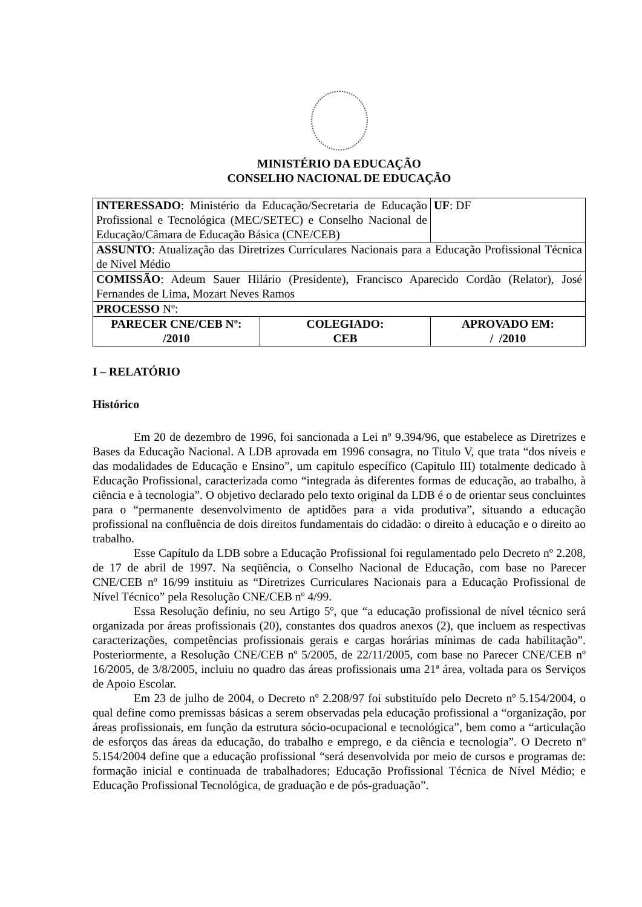MINISTÉRIO DA EDUCAÇÃO
CONSELHO NACIONAL DE EDUCAÇÃO
| INTERESSADO : Ministério da Educação/Secretaria de Educação Profissional e Tecnológica (MEC/SETEC) e Conselho Nacional de Educação/Câmara de Educação Básica (CNE/CEB) | | UF : DF |
| ASSUNTO : Atualização das Diretrizes Curriculares Nacionais para a Educação Profissional Técnica de Nível Médio | | |
| COMISSÃO : Adeum Sauer Hilário (Presidente), Francisco Aparecido Cordão (Relator), José Fernandes de Lima, Mozart Neves Ramos | | |
| PROCESSO Nº: | | |
| PARECER CNE/CEB Nº: /2010 | COLEGIADO: CEB | APROVADO EM: / /2010 |
I – RELATÓRIO
Histórico
Em 20 de dezembro de 1996, foi sancionada a Lei nº 9.394/96, que estabelece as Diretrizes e Bases da Educação Nacional. A LDB aprovada em 1996 consagra, no Titulo V, que trata “dos níveis e das modalidades de Educação e Ensino”, um capitulo específico (Capitulo III) totalmente dedicado à Educação Profissional, caracterizada como “integrada às diferentes formas de educação, ao trabalho, à ciência e à tecnologia”. O objetivo declarado pelo texto original da LDB é o de orientar seus concluintes para o “permanente desenvolvimento de aptidões para a vida produtiva”, situando a educação profissional na confluência de dois direitos fundamentais do cidadão: o direito à educação e o direito ao trabalho.
Esse Capítulo da LDB sobre a Educação Profissional foi regulamentado pelo Decreto nº 2.208, de 17 de abril de 1997. Na seqüência, o Conselho Nacional de Educação, com base no Parecer CNE/CEB nº 16/99 instituiu as “Diretrizes Curriculares Nacionais para a Educação Profissional de Nível Técnico” pela Resolução CNE/CEB nº 4/99.
Essa Resolução definiu, no seu Artigo 5º, que “a educação profissional de nível técnico será organizada por áreas profissionais (20), constantes dos quadros anexos (2), que incluem as respectivas caracterizações, competências profissionais gerais e cargas horárias mínimas de cada habilitação”. Posteriormente, a Resolução CNE/CEB nº 5/2005, de 22/11/2005, com base no Parecer CNE/CEB nº 16/2005, de 3/8/2005, incluiu no quadro das áreas profissionais uma 21ª área, voltada para os Serviços de Apoio Escolar.
Em 23 de julho de 2004, o Decreto nº 2.208/97 foi substituído pelo Decreto nº 5.154/2004, o qual define como premissas básicas a serem observadas pela educação profissional a “organização, por áreas profissionais, em função da estrutura sócio-ocupacional e tecnológica”, bem como a “articulação de esforços das áreas da educação, do trabalho e emprego, e da ciência e tecnologia”. O Decreto nº 5.154/2004 define que a educação profissional “será desenvolvida por meio de cursos e programas de: formação inicial e continuada de trabalhadores; Educação Profissional Técnica de Nível Médio; e Educação Profissional Tecnológica, de graduação e de pós-graduação”.